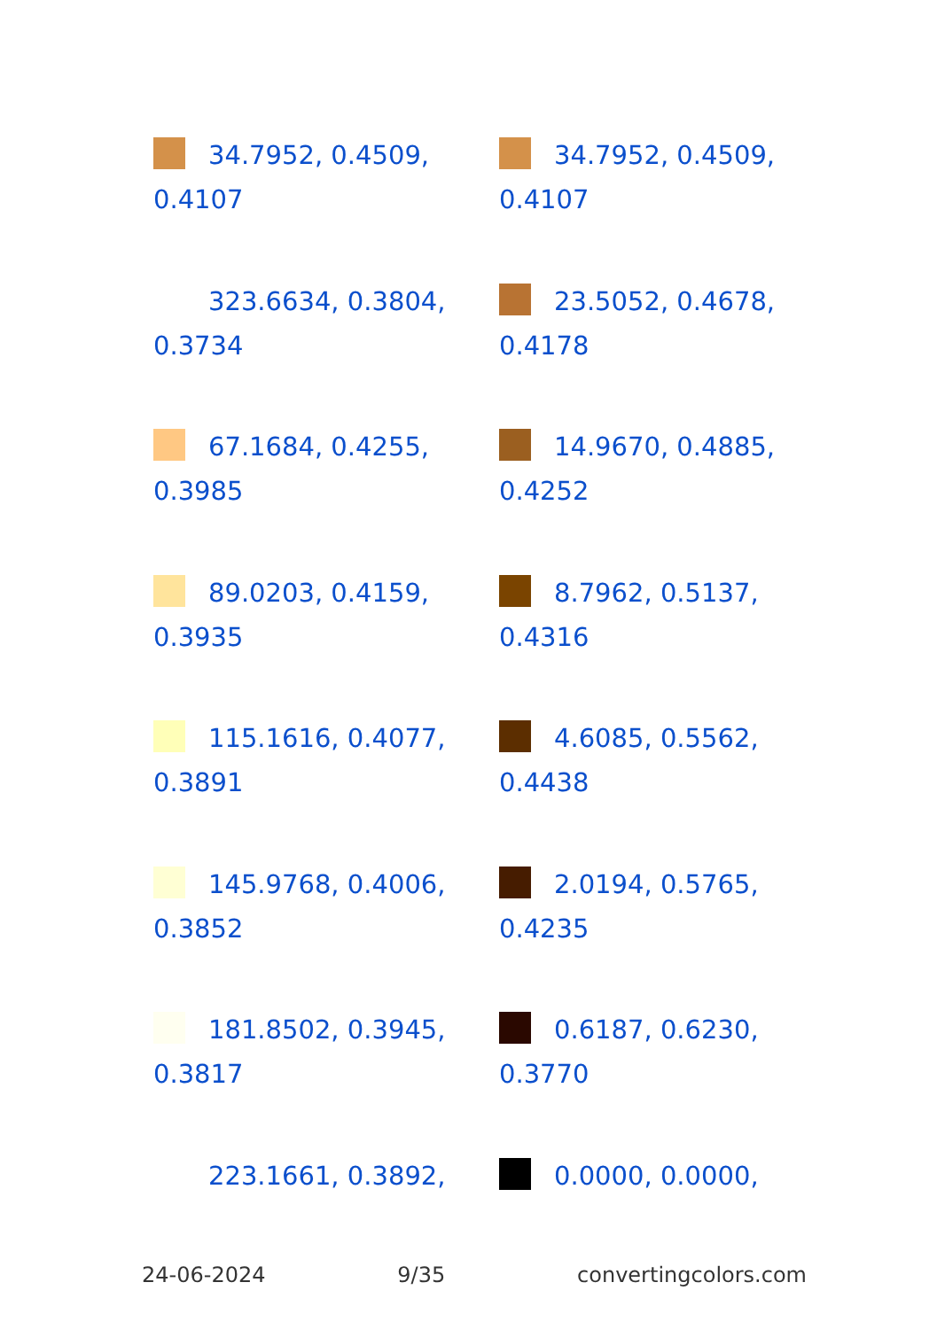34.7952, 0.4509, 0.4107
34.7952, 0.4509, 0.4107
323.6634, 0.3804, 0.3734
23.5052, 0.4678, 0.4178
67.1684, 0.4255, 0.3985
14.9670, 0.4885, 0.4252
89.0203, 0.4159, 0.3935
8.7962, 0.5137, 0.4316
115.1616, 0.4077, 0.3891
4.6085, 0.5562, 0.4438
145.9768, 0.4006, 0.3852
2.0194, 0.5765, 0.4235
181.8502, 0.3945, 0.3817
0.6187, 0.6230, 0.3770
223.1661, 0.3892,
0.0000, 0.0000,
24-06-2024 9/35 convertingcolors.com